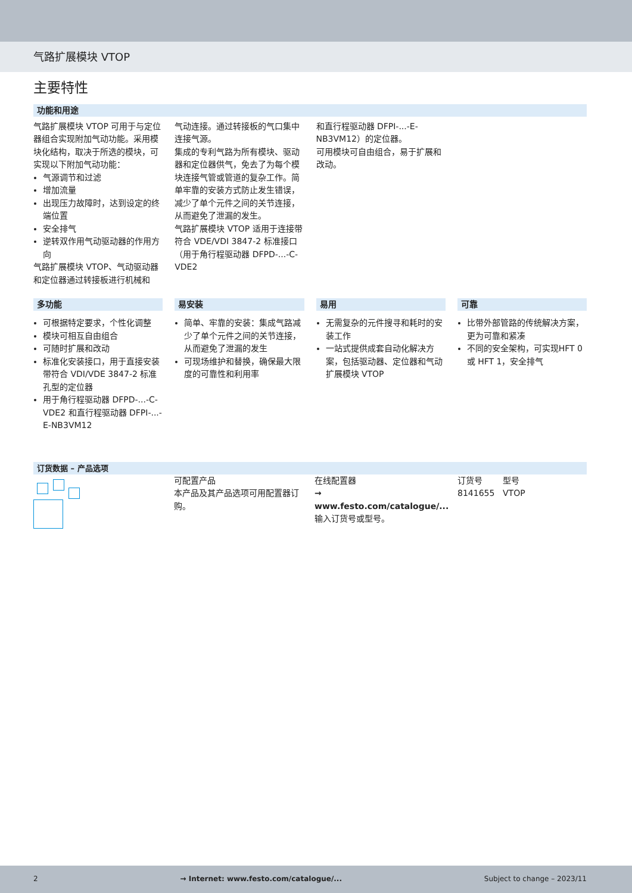气路扩展模块 VTOP
主要特性
功能和用途
气路扩展模块 VTOP 可用于与定位器组合实现附加气动功能。采用模块化结构，取决于所选的模块，可实现以下附加气动功能：
气源调节和过滤
增加流量
出现压力故障时，达到设定的终端位置
安全排气
逆转双作用气动驱动器的作用方向
气路扩展模块 VTOP、气动驱动器和定位器通过转接板进行机械和
气动连接。通过转接板的气口集中连接气源。
集成的专利气路为所有模块、驱动器和定位器供气，免去了为每个模块连接气管或管道的复杂工作。简单牢靠的安装方式防止发生错误，减少了单个元件之间的关节连接，从而避免了泄漏的发生。
气路扩展模块 VTOP 适用于连接带符合 VDE/VDI 3847-2 标准接口（用于角行程驱动器 DFPD-...-C-VDE2
和直行程驱动器 DFPI-...-E-NB3VM12）的定位器。
可用模块可自由组合，易于扩展和改动。
多功能
可根据特定要求，个性化调整
模块可相互自由组合
可随时扩展和改动
标准化安装接口，用于直接安装带符合 VDI/VDE 3847-2 标准孔型的定位器
用于角行程驱动器 DFPD-...-C-VDE2 和直行程驱动器 DFPI-...-E-NB3VM12
易安装
简单、牢靠的安装：集成气路减少了单个元件之间的关节连接，从而避免了泄漏的发生
可现场维护和替换，确保最大限度的可靠性和利用率
易用
无需复杂的元件搜寻和耗时的安装工作
一站式提供成套自动化解决方案，包括驱动器、定位器和气动扩展模块 VTOP
可靠
比带外部管路的传统解决方案，更为可靠和紧凑
不同的安全架构，可实现HFT 0 或 HFT 1，安全排气
订货数据 – 产品选项
| | 可配置产品 本产品及其产品选项可用配置器订购。 | 在线配置器 → www.festo.com/catalogue/... 输入订货号或型号。 | 订货号 8141655 | 型号 VTOP |
2 → Internet: www.festo.com/catalogue/... Subject to change – 2023/11